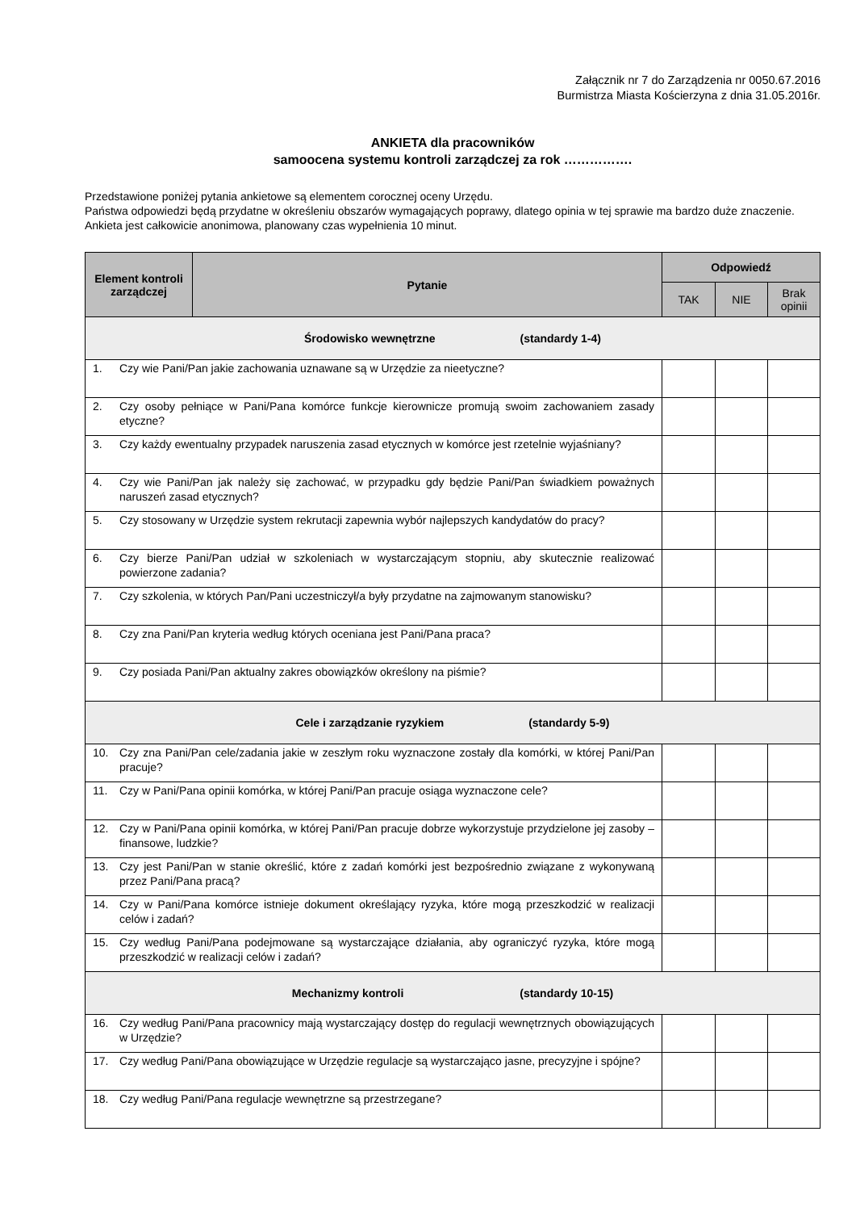Załącznik nr 7 do Zarządzenia nr 0050.67.2016
Burmistrza Miasta Kościerzyna z dnia 31.05.2016r.
ANKIETA dla pracowników
samoocena systemu kontroli zarządczej za rok …………….
Przedstawione poniżej pytania ankietowe są elementem corocznej oceny Urzędu.
Państwa odpowiedzi będą przydatne w określeniu obszarów wymagających poprawy, dlatego opinia w tej sprawie ma bardzo duże znaczenie. Ankieta jest całkowicie anonimowa, planowany czas wypełnienia 10 minut.
| Element kontroli zarządczej | Pytanie | Odpowiedź | | |
| --- | --- | --- | --- | --- |
| | | TAK | NIE | Brak opinii |
| Środowisko wewnętrzne (standardy 1-4) | | | | |
| 1. Czy wie Pani/Pan jakie zachowania uznawane są w Urzędzie za nieetyczne? | | | | |
| 2. Czy osoby pełniące w Pani/Pana komórce funkcje kierownicze promują swoim zachowaniem zasady etyczne? | | | | |
| 3. Czy każdy ewentualny przypadek naruszenia zasad etycznych w komórce jest rzetelnie wyjaśniany? | | | | |
| 4. Czy wie Pani/Pan jak należy się zachować, w przypadku gdy będzie Pani/Pan świadkiem poważnych naruszeń zasad etycznych? | | | | |
| 5. Czy stosowany w Urzędzie system rekrutacji zapewnia wybór najlepszych kandydatów do pracy? | | | | |
| 6. Czy bierze Pani/Pan udział w szkoleniach w wystarczającym stopniu, aby skutecznie realizować powierzone zadania? | | | | |
| 7. Czy szkolenia, w których Pan/Pani uczestniczył/a były przydatne na zajmowanym stanowisku? | | | | |
| 8. Czy zna Pani/Pan kryteria według których oceniana jest Pani/Pana praca? | | | | |
| 9. Czy posiada Pani/Pan aktualny zakres obowiązków określony na piśmie? | | | | |
| Cele i zarządzanie ryzykiem (standardy 5-9) | | | | |
| 10. Czy zna Pani/Pan cele/zadania jakie w zeszłym roku wyznaczone zostały dla komórki, w której Pani/Pan pracuje? | | | | |
| 11. Czy w Pani/Pana opinii komórka, w której Pani/Pan pracuje osiąga wyznaczone cele? | | | | |
| 12. Czy w Pani/Pana opinii komórka, w której Pani/Pan pracuje dobrze wykorzystuje przydzielone jej zasoby – finansowe, ludzkie? | | | | |
| 13. Czy jest Pani/Pan w stanie określić, które z zadań komórki jest bezpośrednio związane z wykonywaną przez Pani/Pana pracą? | | | | |
| 14. Czy w Pani/Pana komórce istnieje dokument określający ryzyka, które mogą przeszkodzić w realizacji celów i zadań? | | | | |
| 15. Czy według Pani/Pana podejmowane są wystarczające działania, aby ograniczyć ryzyka, które mogą przeszkodzić w realizacji celów i zadań? | | | | |
| Mechanizmy kontroli (standardy 10-15) | | | | |
| 16. Czy według Pani/Pana pracownicy mają wystarczający dostęp do regulacji wewnętrznych obowiązujących w Urzędzie? | | | | |
| 17. Czy według Pani/Pana obowiązujące w Urzędzie regulacje są wystarczająco jasne, precyzyjne i spójne? | | | | |
| 18. Czy według Pani/Pana regulacje wewnętrzne są przestrzegane? | | | | |